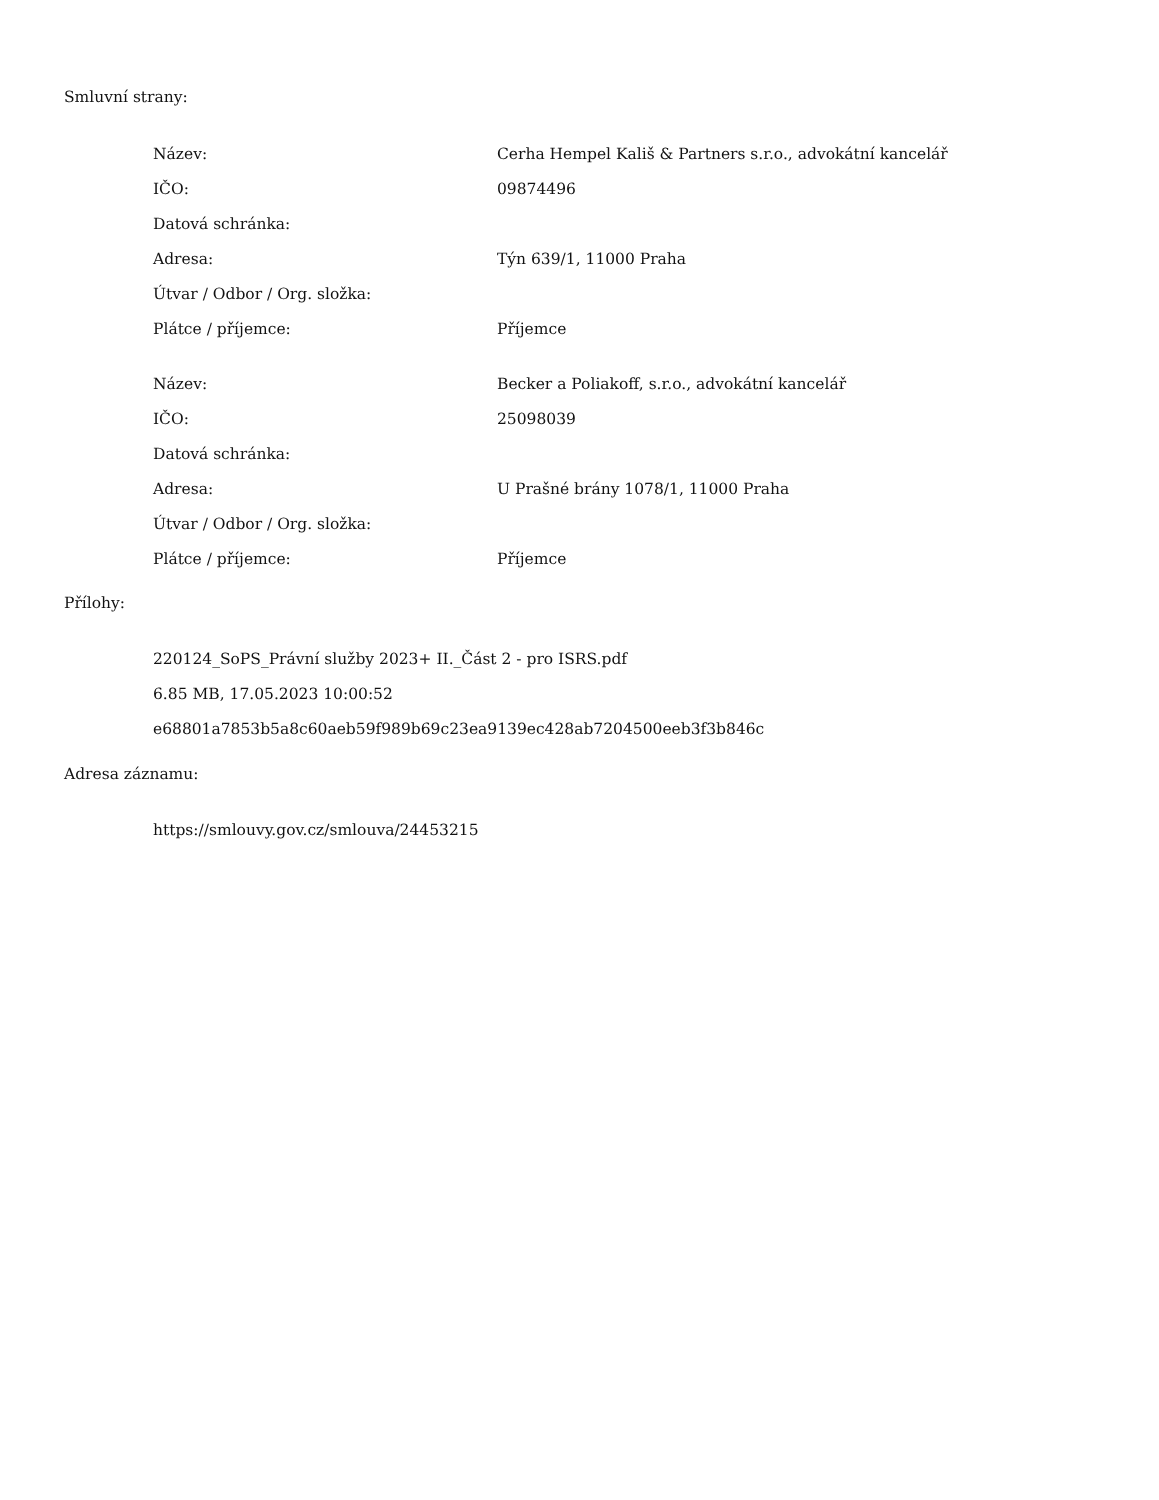Smluvní strany:
| Název: | Cerha Hempel Kališ & Partners s.r.o., advokátní kancelář |
| IČO: | 09874496 |
| Datová schránka: | |
| Adresa: | Týn 639/1, 11000 Praha |
| Útvar / Odbor / Org. složka: | |
| Plátce / příjemce: | Příjemce |
| Název: | Becker a Poliakoff, s.r.o., advokátní kancelář |
| IČO: | 25098039 |
| Datová schránka: | |
| Adresa: | U Prašné brány 1078/1, 11000 Praha |
| Útvar / Odbor / Org. složka: | |
| Plátce / příjemce: | Příjemce |
Přílohy:
220124_SoPS_Právní služby 2023+ II._Část 2 - pro ISRS.pdf
6.85 MB, 17.05.2023 10:00:52
e68801a7853b5a8c60aeb59f989b69c23ea9139ec428ab7204500eeb3f3b846c
Adresa záznamu:
https://smlouvy.gov.cz/smlouva/24453215